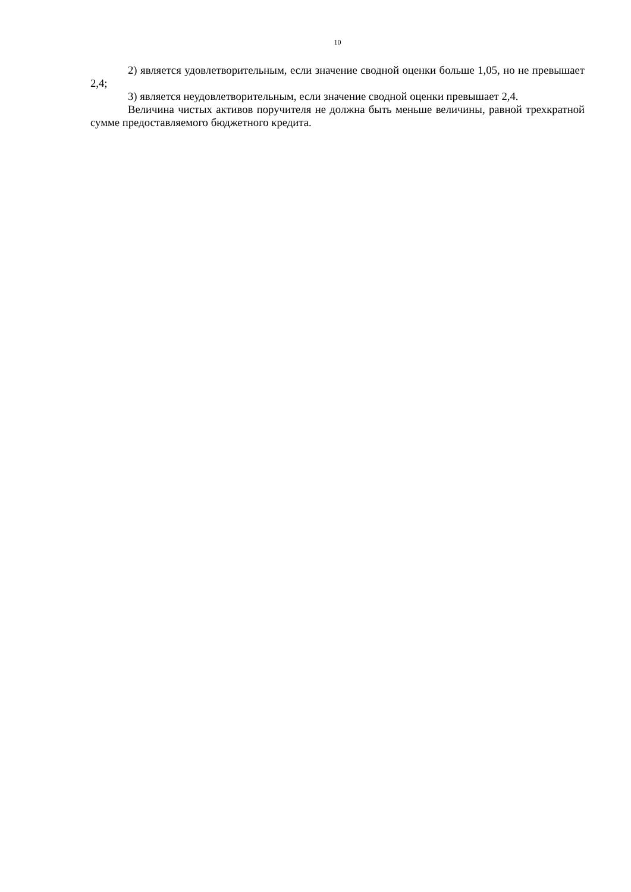10
2) является удовлетворительным, если значение сводной оценки больше 1,05, но не превышает 2,4;
3) является неудовлетворительным, если значение сводной оценки превышает 2,4.
Величина чистых активов поручителя не должна быть меньше величины, равной трехкратной сумме предоставляемого бюджетного кредита.